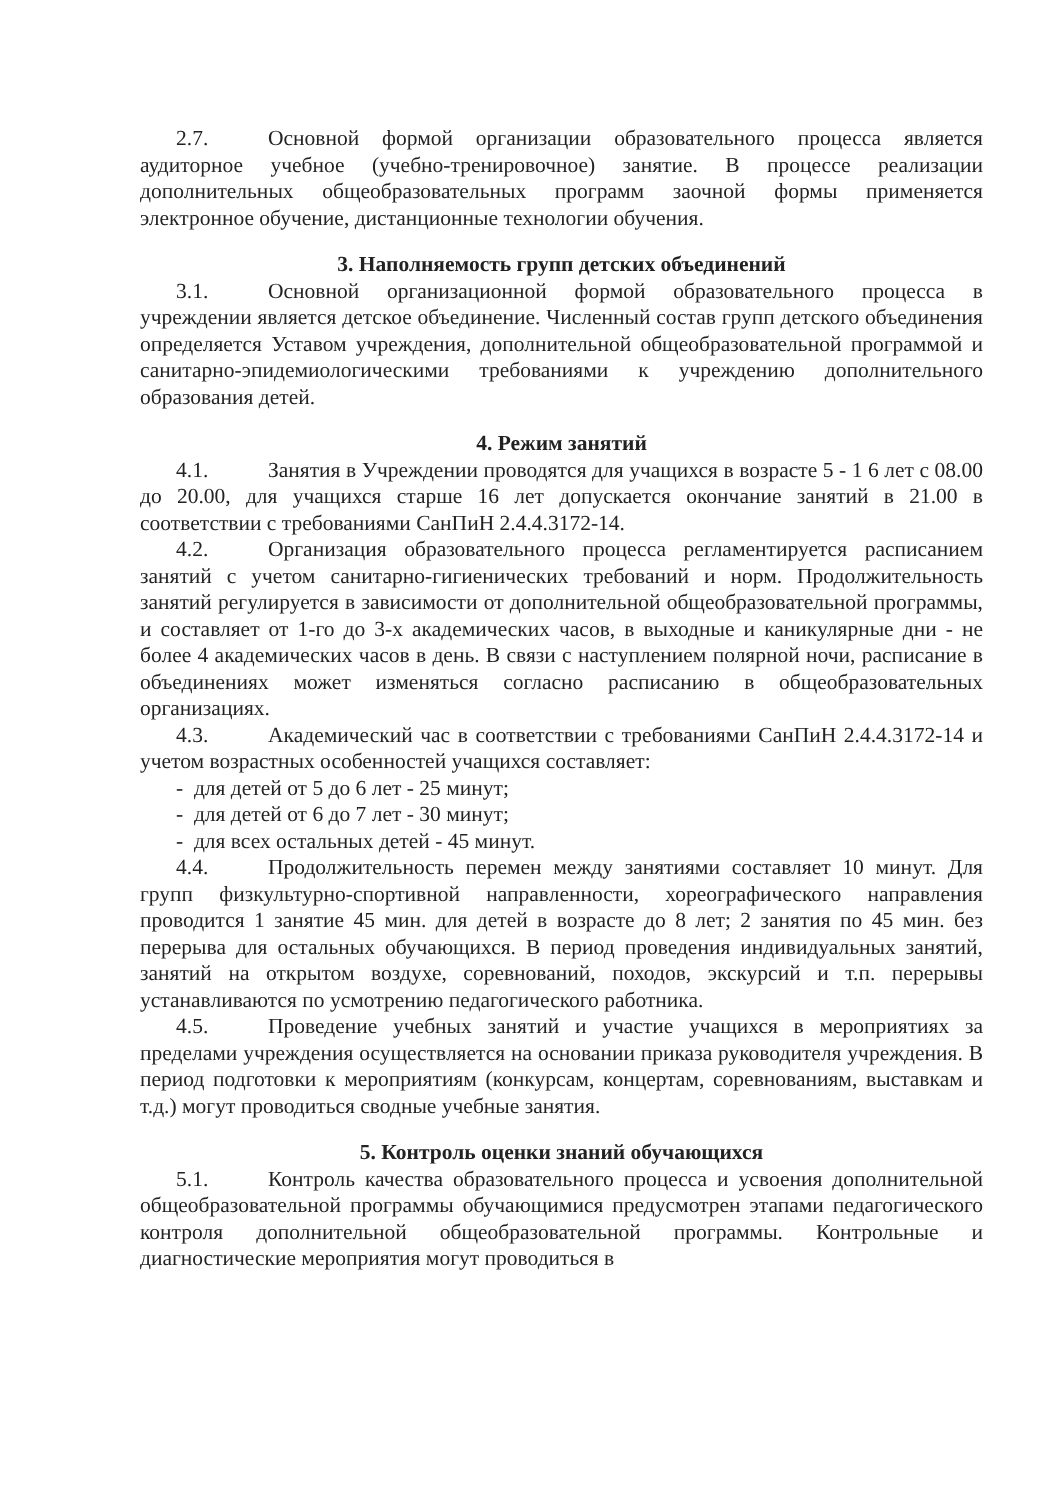2.7. Основной формой организации образовательного процесса является аудиторное учебное (учебно-тренировочное) занятие. В процессе реализации дополнительных общеобразовательных программ заочной формы применяется электронное обучение, дистанционные технологии обучения.
3. Наполняемость групп детских объединений
3.1. Основной организационной формой образовательного процесса в учреждении является детское объединение. Численный состав групп детского объединения определяется Уставом учреждения, дополнительной общеобразовательной программой и санитарно-эпидемиологическими требованиями к учреждению дополнительного образования детей.
4. Режим занятий
4.1. Занятия в Учреждении проводятся для учащихся в возрасте 5 - 1 6 лет с 08.00 до 20.00, для учащихся старше 16 лет допускается окончание занятий в 21.00 в соответствии с требованиями СанПиН 2.4.4.3172-14.
4.2. Организация образовательного процесса регламентируется расписанием занятий с учетом санитарно-гигиенических требований и норм. Продолжительность занятий регулируется в зависимости от дополнительной общеобразовательной программы, и составляет от 1-го до 3-х академических часов, в выходные и каникулярные дни - не более 4 академических часов в день. В связи с наступлением полярной ночи, расписание в объединениях может изменяться согласно расписанию в общеобразовательных организациях.
4.3. Академический час в соответствии с требованиями СанПиН 2.4.4.3172-14 и учетом возрастных особенностей учащихся составляет:
- для детей от 5 до 6 лет - 25 минут;
- для детей от 6 до 7 лет - 30 минут;
- для всех остальных детей - 45 минут.
4.4. Продолжительность перемен между занятиями составляет 10 минут. Для групп физкультурно-спортивной направленности, хореографического направления проводится 1 занятие 45 мин. для детей в возрасте до 8 лет; 2 занятия по 45 мин. без перерыва для остальных обучающихся. В период проведения индивидуальных занятий, занятий на открытом воздухе, соревнований, походов, экскурсий и т.п. перерывы устанавливаются по усмотрению педагогического работника.
4.5. Проведение учебных занятий и участие учащихся в мероприятиях за пределами учреждения осуществляется на основании приказа руководителя учреждения. В период подготовки к мероприятиям (конкурсам, концертам, соревнованиям, выставкам и т.д.) могут проводиться сводные учебные занятия.
5. Контроль оценки знаний обучающихся
5.1. Контроль качества образовательного процесса и усвоения дополнительной общеобразовательной программы обучающимися предусмотрен этапами педагогического контроля дополнительной общеобразовательной программы. Контрольные и диагностические мероприятия могут проводиться в